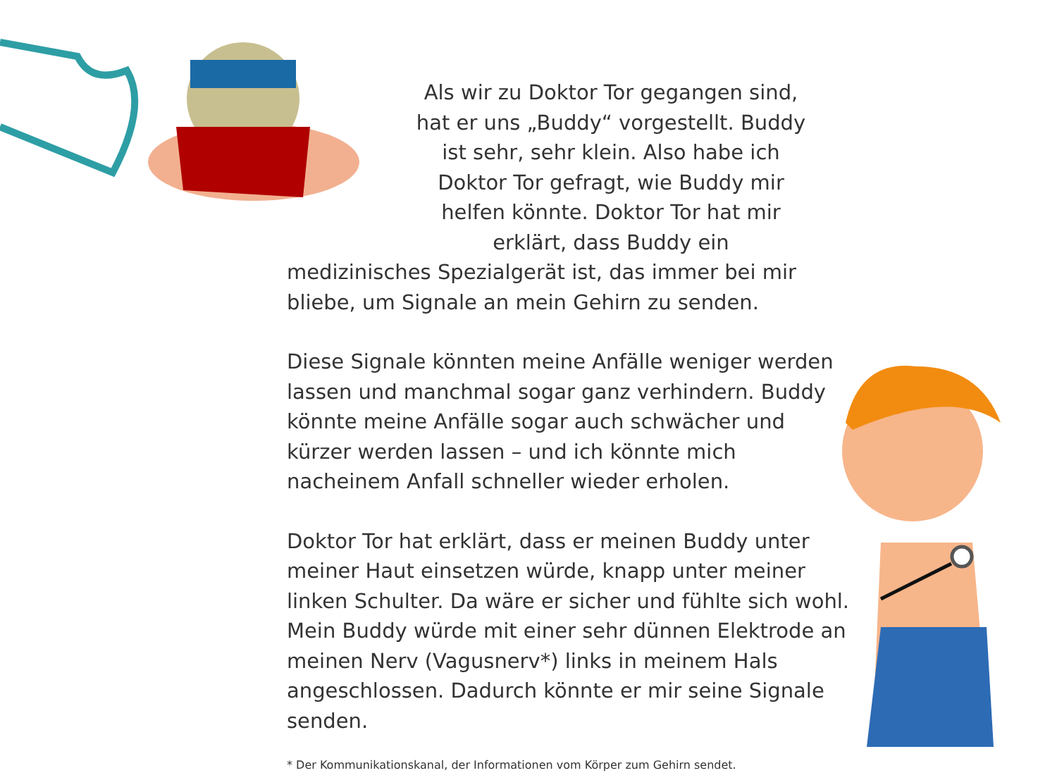Als wir zu Doktor Tor gegangen sind, hat er uns „Buddy“ vorgestellt. Buddy ist sehr, sehr klein. Also habe ich Doktor Tor gefragt, wie Buddy mir helfen könnte. Doktor Tor hat mir erklärt, dass Buddy ein
medizinisches Spezialgerät ist, das immer bei mir bliebe, um Signale an mein Gehirn zu senden.
Diese Signale könnten meine Anfälle weniger werden lassen und manchmal sogar ganz verhindern. Buddy könnte meine Anfälle sogar auch schwächer und kürzer werden lassen – und ich könnte mich nacheinem Anfall schneller wieder erholen.
Doktor Tor hat erklärt, dass er meinen Buddy unter meiner Haut einsetzen würde, knapp unter meiner linken Schulter. Da wäre er sicher und fühlte sich wohl. Mein Buddy würde mit einer sehr dünnen Elektrode an meinen Nerv (Vagusnerv*) links in meinem Hals angeschlossen. Dadurch könnte er mir seine Signale senden.
* Der Kommunikationskanal, der Informationen vom Körper zum Gehirn sendet.